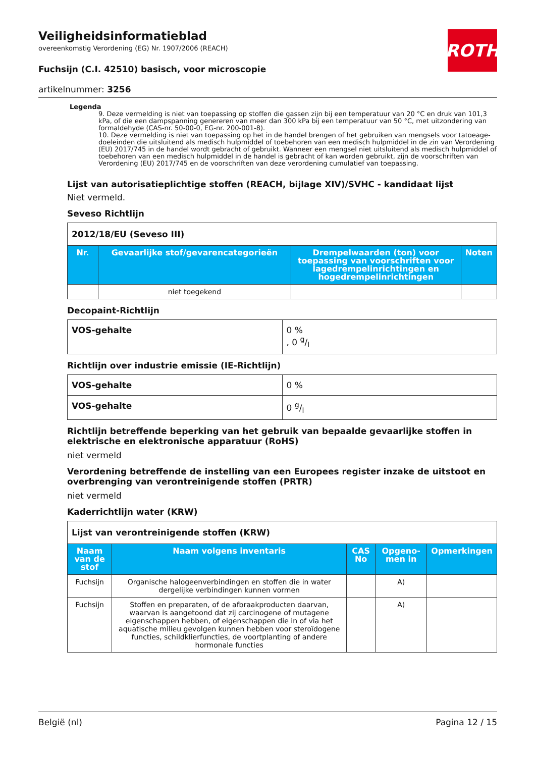ROTH
Veiligheidsinformatieblad
overeenkomstig Verordening (EG) Nr. 1907/2006 (REACH)
Fuchsijn (C.I. 42510) basisch, voor microscopie
artikelnummer: 3256
Legenda
9. Deze vermelding is niet van toepassing op stoffen die gassen zijn bij een temperatuur van 20 °C en druk van 101,3 kPa, of die een dampspanning genereren van meer dan 300 kPa bij een temperatuur van 50 °C, met uitzondering van formaldehyde (CAS-nr. 50-00-0, EG-nr. 200-001-8).
10. Deze vermelding is niet van toepassing op het in de handel brengen of het gebruiken van mengsels voor tatoeage-doeleinden die uitsluitend als medisch hulpmiddel of toebehoren van een medisch hulpmiddel in de zin van Verordening (EU) 2017/745 in de handel wordt gebracht of gebruikt. Wanneer een mengsel niet uitsluitend als medisch hulpmiddel of toebehoren van een medisch hulpmiddel in de handel is gebracht of kan worden gebruikt, zijn de voorschriften van Verordening (EU) 2017/745 en de voorschriften van deze verordening cumulatief van toepassing.
Lijst van autorisatieplichtige stoffen (REACH, bijlage XIV)/SVHC - kandidaat lijst
Niet vermeld.
Seveso Richtlijn
| 2012/18/EU (Seveso III) | | | |
| Nr. | Gevaarlijke stof/gevarencategorieën | Drempelwaarden (ton) voor toepassing van voorschriften voor lagedrempelinrichtingen en hogedrempelinrichtingen | Noten |
| | niet toegekend | | |
Decopaint-Richtlijn
| VOS-gehalte | 0 % , 0 g/l |
Richtlijn over industrie emissie (IE-Richtlijn)
| VOS-gehalte | 0 % |
| VOS-gehalte | 0 g/l |
Richtlijn betreffende beperking van het gebruik van bepaalde gevaarlijke stoffen in elektrische en elektronische apparatuur (RoHS)
niet vermeld
Verordening betreffende de instelling van een Europees register inzake de uitstoot en overbrenging van verontreinigende stoffen (PRTR)
niet vermeld
Kaderrichtlijn water (KRW)
| Lijst van verontreinigende stoffen (KRW) | | | | |
| Naam van de stof | Naam volgens inventaris | CAS No | Opgeno-men in | Opmerkingen |
| Fuchsijn | Organische halogeenverbindingen en stoffen die in water dergelijke verbindingen kunnen vormen | | A) | |
| Fuchsijn | Stoffen en preparaten, of de afbraakproducten daarvan, waarvan is aangetoond dat zij carcinogene of mutagene eigenschappen hebben, of eigenschappen die in of via het aquatische milieu gevolgen kunnen hebben voor steroïdogene functies, schildklierfuncties, de voortplanting of andere hormonale functies | | A) | |
België (nl) Pagina 12 / 15